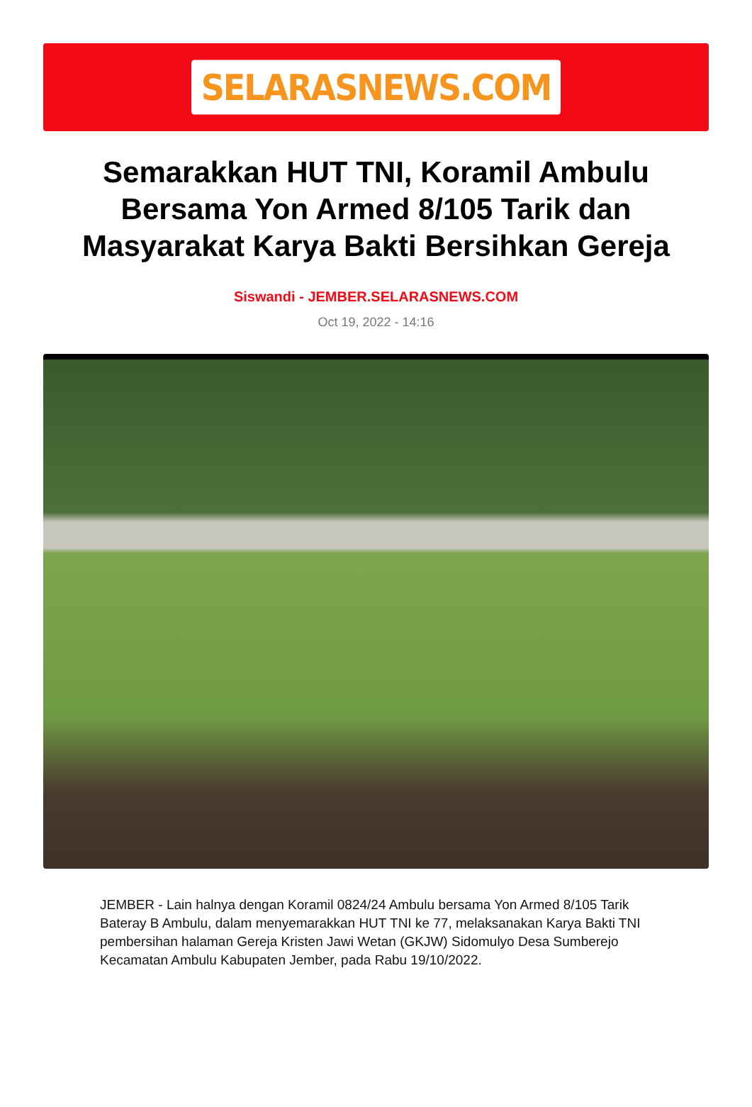SELARASNEWS.COM
Semarakkan HUT TNI, Koramil Ambulu Bersama Yon Armed 8/105 Tarik dan Masyarakat Karya Bakti Bersihkan Gereja
Siswandi - JEMBER.SELARASNEWS.COM
Oct 19, 2022 - 14:16
JEMBER - Lain halnya dengan Koramil 0824/24 Ambulu bersama Yon Armed 8/105 Tarik Bateray B Ambulu, dalam menyemarakkan HUT TNI ke 77, melaksanakan Karya Bakti TNI pembersihan halaman Gereja Kristen Jawi Wetan (GKJW) Sidomulyo Desa Sumberejo Kecamatan Ambulu Kabupaten Jember, pada Rabu 19/10/2022.